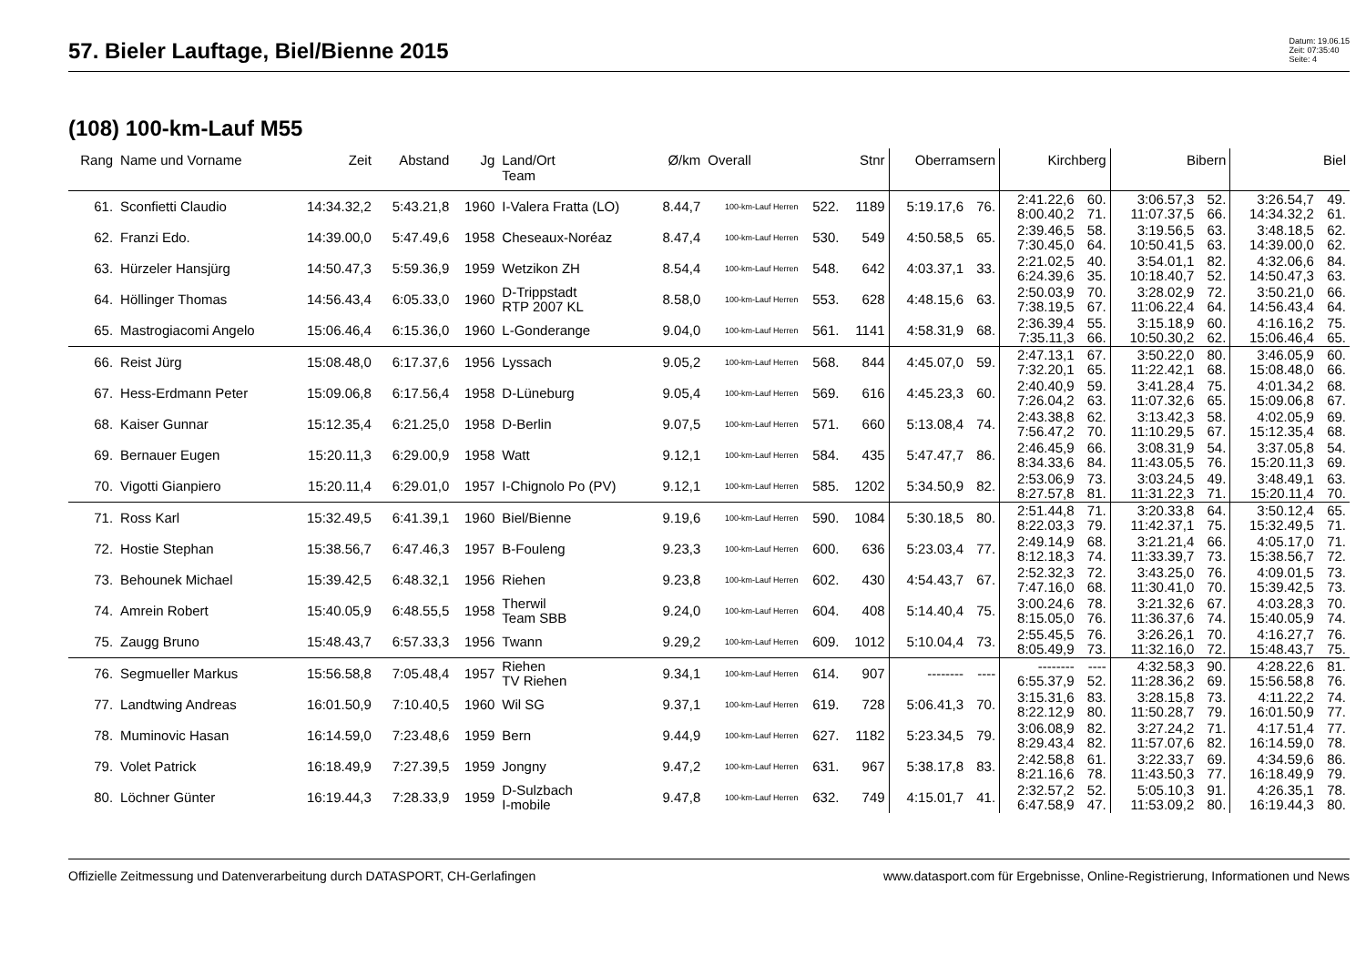57. Bieler Lauftage, Biel/Bienne 2015
Datum: 19.06.15
Zeit: 07:35:40
Seite: 4
(108) 100-km-Lauf M55
| Rang | Name und Vorname | Zeit | Abstand | Jg | Land/Ort Team | Ø/km | Overall | | Stnr | Oberramsern | | Kirchberg | | Bibern | | Biel | |
| --- | --- | --- | --- | --- | --- | --- | --- | --- | --- | --- | --- | --- | --- | --- | --- | --- | --- |
| 61. | Sconfietti Claudio | 14:34.32,2 | 5:43.21,8 | 1960 | I-Valera Fratta (LO) | 8.44,7 | 100-km-Lauf Herren | 522. | 1189 | 5:19.17,6 | 76. | 2:41.22,6 8:00.40,2 | 60. 71. | 3:06.57,3 11:07.37,5 | 52. 66. | 3:26.54,7 14:34.32,2 | 49. 61. |
| 62. | Franzi Edo. | 14:39.00,0 | 5:47.49,6 | 1958 | Cheseaux-Noréaz | 8.47,4 | 100-km-Lauf Herren | 530. | 549 | 4:50.58,5 | 65. | 2:39.46,5 7:30.45,0 | 58. 64. | 3:19.56,5 10:50.41,5 | 63. 63. | 3:48.18,5 14:39.00,0 | 62. 62. |
| 63. | Hürzeler Hansjürg | 14:50.47,3 | 5:59.36,9 | 1959 | Wetzikon ZH | 8.54,4 | 100-km-Lauf Herren | 548. | 642 | 4:03.37,1 | 33. | 2:21.02,5 6:24.39,6 | 40. 35. | 3:54.01,1 10:18.40,7 | 82. 52. | 4:32.06,6 14:50.47,3 | 84. 63. |
| 64. | Höllinger Thomas | 14:56.43,4 | 6:05.33,0 | 1960 | D-Trippstadt RTP 2007 KL | 8.58,0 | 100-km-Lauf Herren | 553. | 628 | 4:48.15,6 | 63. | 2:50.03,9 7:38.19,5 | 70. 67. | 3:28.02,9 11:06.22,4 | 72. 64. | 3:50.21,0 14:56.43,4 | 66. 64. |
| 65. | Mastrogiacomi Angelo | 15:06.46,4 | 6:15.36,0 | 1960 | L-Gonderange | 9.04,0 | 100-km-Lauf Herren | 561. | 1141 | 4:58.31,9 | 68. | 2:36.39,4 7:35.11,3 | 55. 66. | 3:15.18,9 10:50.30,2 | 60. 62. | 4:16.16,2 15:06.46,4 | 75. 65. |
| 66. | Reist Jürg | 15:08.48,0 | 6:17.37,6 | 1956 | Lyssach | 9.05,2 | 100-km-Lauf Herren | 568. | 844 | 4:45.07,0 | 59. | 2:47.13,1 7:32.20,1 | 67. 65. | 3:50.22,0 11:22.42,1 | 80. 68. | 3:46.05,9 15:08.48,0 | 60. 66. |
| 67. | Hess-Erdmann Peter | 15:09.06,8 | 6:17.56,4 | 1958 | D-Lüneburg | 9.05,4 | 100-km-Lauf Herren | 569. | 616 | 4:45.23,3 | 60. | 2:40.40,9 7:26.04,2 | 59. 63. | 3:41.28,4 11:07.32,6 | 75. 65. | 4:01.34,2 15:09.06,8 | 68. 67. |
| 68. | Kaiser Gunnar | 15:12.35,4 | 6:21.25,0 | 1958 | D-Berlin | 9.07,5 | 100-km-Lauf Herren | 571. | 660 | 5:13.08,4 | 74. | 2:43.38,8 7:56.47,2 | 62. 70. | 3:13.42,3 11:10.29,5 | 58. 67. | 4:02.05,9 15:12.35,4 | 69. 68. |
| 69. | Bernauer Eugen | 15:20.11,3 | 6:29.00,9 | 1958 | Watt | 9.12,1 | 100-km-Lauf Herren | 584. | 435 | 5:47.47,7 | 86. | 2:46.45,9 8:34.33,6 | 66. 84. | 3:08.31,9 11:43.05,5 | 54. 76. | 3:37.05,8 15:20.11,3 | 54. 69. |
| 70. | Vigotti Gianpiero | 15:20.11,4 | 6:29.01,0 | 1957 | I-Chignolo Po (PV) | 9.12,1 | 100-km-Lauf Herren | 585. | 1202 | 5:34.50,9 | 82. | 2:53.06,9 8:27.57,8 | 73. 81. | 3:03.24,5 11:31.22,3 | 49. 71. | 3:48.49,1 15:20.11,4 | 63. 70. |
| 71. | Ross Karl | 15:32.49,5 | 6:41.39,1 | 1960 | Biel/Bienne | 9.19,6 | 100-km-Lauf Herren | 590. | 1084 | 5:30.18,5 | 80. | 2:51.44,8 8:22.03,3 | 71. 79. | 3:20.33,8 11:42.37,1 | 64. 75. | 3:50.12,4 15:32.49,5 | 65. 71. |
| 72. | Hostie Stephan | 15:38.56,7 | 6:47.46,3 | 1957 | B-Fouleng | 9.23,3 | 100-km-Lauf Herren | 600. | 636 | 5:23.03,4 | 77. | 2:49.14,9 8:12.18,3 | 68. 74. | 3:21.21,4 11:33.39,7 | 66. 73. | 4:05.17,0 15:38.56,7 | 71. 72. |
| 73. | Behounek Michael | 15:39.42,5 | 6:48.32,1 | 1956 | Riehen | 9.23,8 | 100-km-Lauf Herren | 602. | 430 | 4:54.43,7 | 67. | 2:52.32,3 7:47.16,0 | 72. 68. | 3:43.25,0 11:30.41,0 | 76. 70. | 4:09.01,5 15:39.42,5 | 73. 73. |
| 74. | Amrein Robert | 15:40.05,9 | 6:48.55,5 | 1958 | Therwil Team SBB | 9.24,0 | 100-km-Lauf Herren | 604. | 408 | 5:14.40,4 | 75. | 3:00.24,6 8:15.05,0 | 78. 76. | 3:21.32,6 11:36.37,6 | 67. 74. | 4:03.28,3 15:40.05,9 | 70. 74. |
| 75. | Zaugg Bruno | 15:48.43,7 | 6:57.33,3 | 1956 | Twann | 9.29,2 | 100-km-Lauf Herren | 609. | 1012 | 5:10.04,4 | 73. | 2:55.45,5 8:05.49,9 | 76. 73. | 3:26.26,1 11:32.16,0 | 70. 72. | 4:16.27,7 15:48.43,7 | 76. 75. |
| 76. | Segmueller Markus | 15:56.58,8 | 7:05.48,4 | 1957 | Riehen TV Riehen | 9.34,1 | 100-km-Lauf Herren | 614. | 907 | -------- | ---- | -------- 6:55.37,9 | ---- 52. | 4:32.58,3 11:28.36,2 | 90. 69. | 4:28.22,6 15:56.58,8 | 81. 76. |
| 77. | Landtwing Andreas | 16:01.50,9 | 7:10.40,5 | 1960 | Wil SG | 9.37,1 | 100-km-Lauf Herren | 619. | 728 | 5:06.41,3 | 70. | 3:15.31,6 8:22.12,9 | 83. 80. | 3:28.15,8 11:50.28,7 | 73. 79. | 4:11.22,2 16:01.50,9 | 74. 77. |
| 78. | Muminovic Hasan | 16:14.59,0 | 7:23.48,6 | 1959 | Bern | 9.44,9 | 100-km-Lauf Herren | 627. | 1182 | 5:23.34,5 | 79. | 3:06.08,9 8:29.43,4 | 82. 82. | 3:27.24,2 11:57.07,6 | 71. 82. | 4:17.51,4 16:14.59,0 | 77. 78. |
| 79. | Volet Patrick | 16:18.49,9 | 7:27.39,5 | 1959 | Jongny | 9.47,2 | 100-km-Lauf Herren | 631. | 967 | 5:38.17,8 | 83. | 2:42.58,8 8:21.16,6 | 61. 78. | 3:22.33,7 11:43.50,3 | 69. 77. | 4:34.59,6 16:18.49,9 | 86. 79. |
| 80. | Löchner Günter | 16:19.44,3 | 7:28.33,9 | 1959 | D-Sulzbach I-mobile | 9.47,8 | 100-km-Lauf Herren | 632. | 749 | 4:15.01,7 | 41. | 2:32.57,2 6:47.58,9 | 52. 47. | 5:05.10,3 11:53.09,2 | 91. 80. | 4:26.35,1 16:19.44,3 | 78. 80. |
Offizielle Zeitmessung und Datenverarbeitung durch DATASPORT, CH-Gerlafingen www.datasport.com für Ergebnisse, Online-Registrierung, Informationen und News